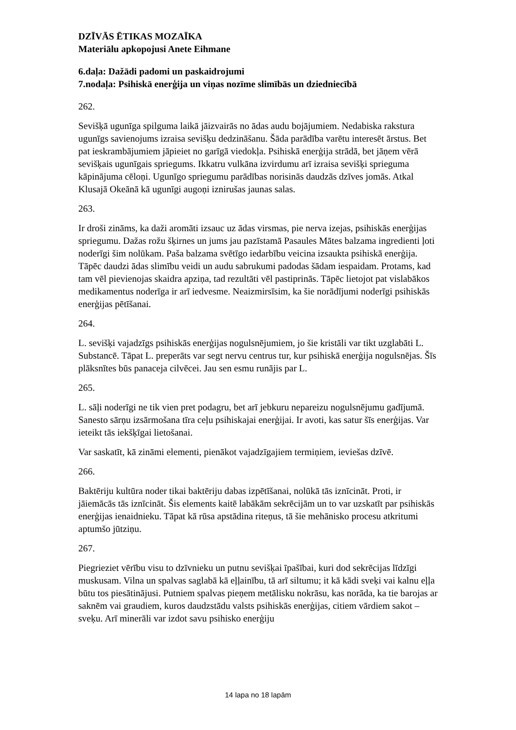DZĪVĀS ĒTIKAS MOZAĪKA
Materiālu apkopojusi Anete Eihmane
6.daļa: Dažādi padomi un paskaidrojumi
7.nodaļa: Psihiskā enerģija un viņas nozīme slimībās un dziedniecībā
262.
Sevišķā ugunīga spilguma laikā jāizvairās no ādas audu bojājumiem. Nedabiska rakstura ugunīgs savienojums izraisa sevišķu dedzināšanu. Šāda parādība varētu interesēt ārstus. Bet pat ieskrambājumiem jāpieiet no garīgā viedokļa. Psihiskā enerģija strādā, bet jāņem vērā sevišķais ugunīgais spriegums. Ikkatru vulkāna izvirdumu arī izraisa sevišķi sprieguma kāpinājuma cēloņi. Ugunīgo spriegumu parādības norisinās daudzās dzīves jomās. Atkal Klusajā Okeānā kā ugunīgi augoņi iznirušas jaunas salas.
263.
Ir droši zināms, ka daži aromāti izsauc uz ādas virsmas, pie nerva izejas, psihiskās enerģijas spriegumu. Dažas rožu šķirnes un jums jau pazīstamā Pasaules Mātes balzama ingredienti ļoti noderīgi šim nolūkam. Paša balzama svētīgo iedarbību veicina izsaukta psihiskā enerģija. Tāpēc daudzi ādas slimību veidi un audu sabrukumi padodas šādam iespaidam. Protams, kad tam vēl pievienojas skaidra apziņa, tad rezultāti vēl pastiprinās. Tāpēc lietojot pat vislabākos medikamentus noderīga ir arī iedvesme. Neaizmirsīsim, ka šie norādījumi noderīgi psihiskās enerģijas pētīšanai.
264.
L. sevišķi vajadzīgs psihiskās enerģijas nogulsnējumiem, jo šie kristāli var tikt uzglabāti L. Substancē. Tāpat L. preperāts var segt nervu centrus tur, kur psihiskā enerģija nogulsnējas. Šīs plāksnītes būs panaceja cilvēcei. Jau sen esmu runājis par L.
265.
L. sāļi noderīgi ne tik vien pret podagru, bet arī jebkuru nepareizu nogulsnējumu gadījumā. Sanesto sārņu izsārmošana tīra ceļu psihiskajai enerģijai. Ir avoti, kas satur šīs enerģijas. Var ieteikt tās iekšķīgai lietošanai.
Var saskatīt, kā zināmi elementi, pienākot vajadzīgajiem termiņiem, ieviešas dzīvē.
266.
Baktēriju kultūra noder tikai baktēriju dabas izpētīšanai, nolūkā tās iznīcināt. Proti, ir jāiemācās tās iznīcināt. Šis elements kaitē labākām sekrēcijām un to var uzskatīt par psihiskās enerģijas ienaidnieku. Tāpat kā rūsa apstādina riteņus, tā šie mehānisko procesu atkritumi aptumšo jūtziņu.
267.
Piegrieziet vērību visu to dzīvnieku un putnu sevišķai īpašībai, kuri dod sekrēcijas līdzīgi muskusam. Vilna un spalvas saglabā kā eļļainību, tā arī siltumu; it kā kādi sveķi vai kalnu eļļa būtu tos piesātinājusi. Putniem spalvas pieņem metālisku nokrāsu, kas norāda, ka tie barojas ar saknēm vai graudiem, kuros daudzstādu valsts psihiskās enerģijas, citiem vārdiem sakot – sveķu. Arī minerāli var izdot savu psihisko enerģiju
14 lapa no 18 lapām